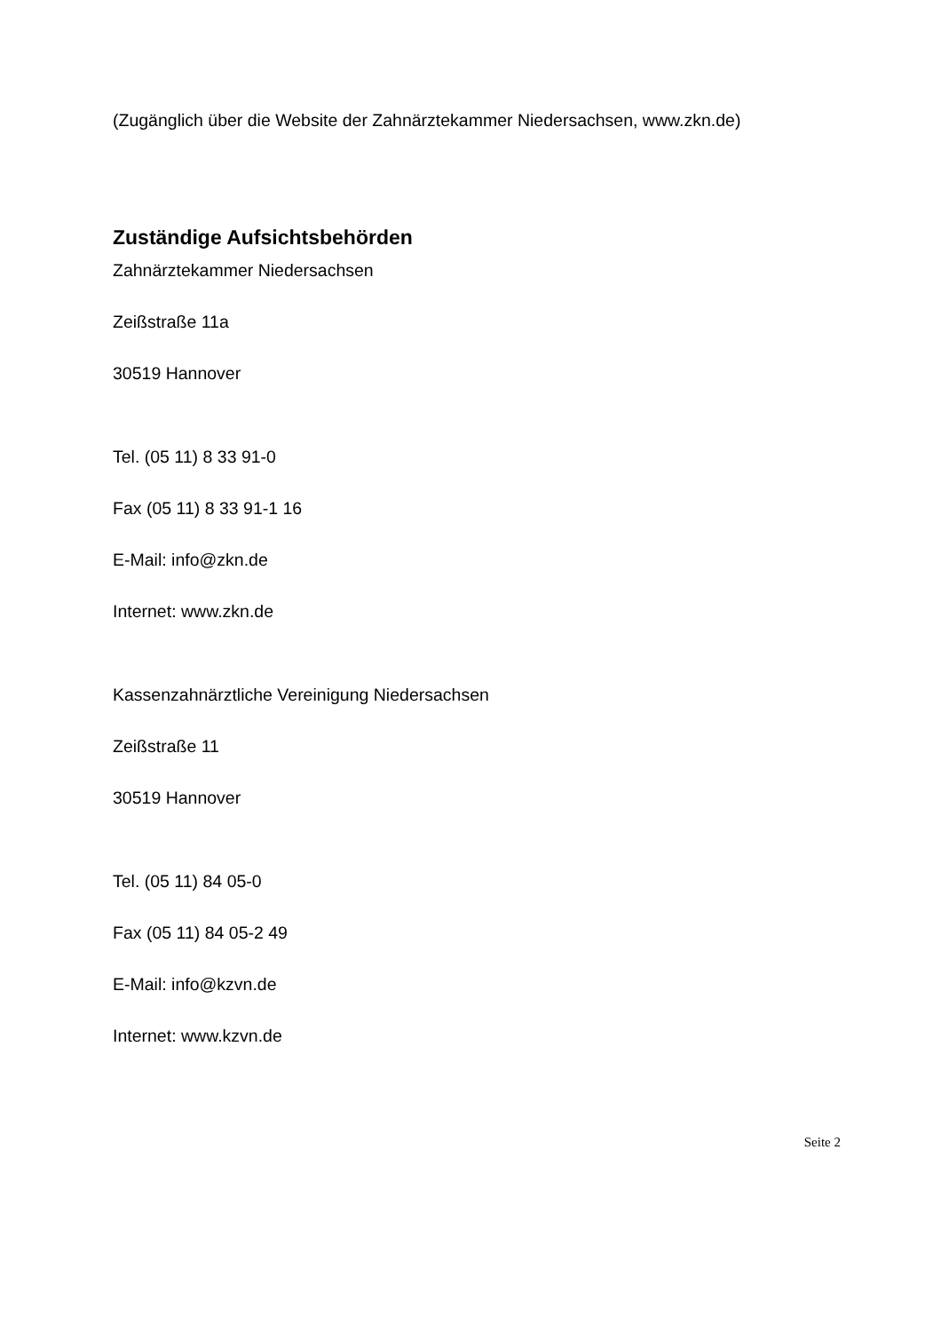(Zugänglich über die Website der Zahnärztekammer Niedersachsen, www.zkn.de)
Zuständige Aufsichtsbehörden
Zahnärztekammer Niedersachsen
Zeißstraße 11a
30519 Hannover
Tel. (05 11) 8 33 91-0
Fax (05 11) 8 33 91-1 16
E-Mail: info@zkn.de
Internet: www.zkn.de
Kassenzahnärztliche Vereinigung Niedersachsen
Zeißstraße 11
30519 Hannover
Tel. (05 11) 84 05-0
Fax (05 11) 84 05-2 49
E-Mail: info@kzvn.de
Internet: www.kzvn.de
Seite 2